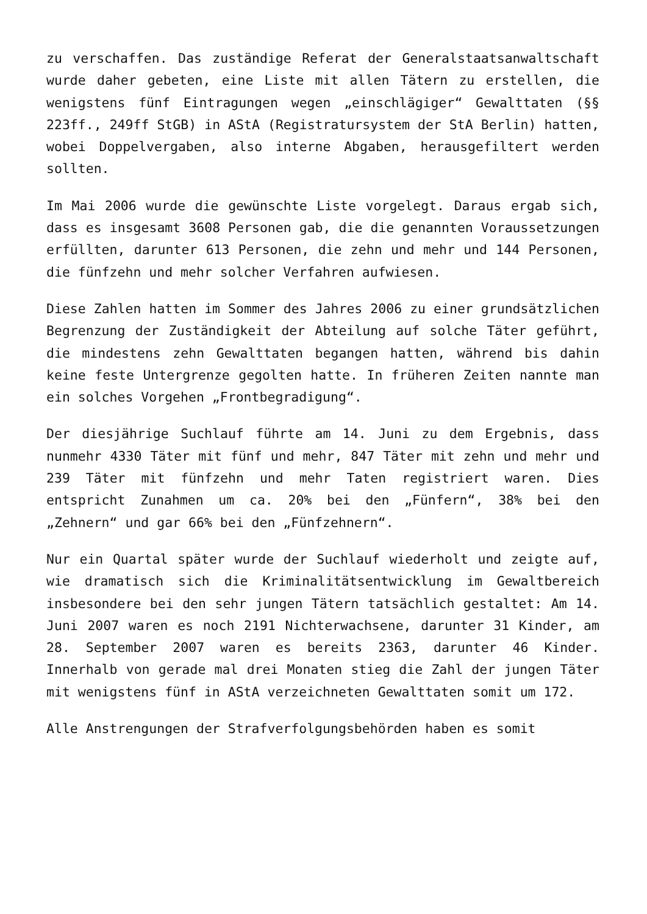zu verschaffen. Das zuständige Referat der Generalstaatsanwaltschaft wurde daher gebeten, eine Liste mit allen Tätern zu erstellen, die wenigstens fünf Eintragungen wegen „einschlägiger“ Gewalttaten (§§ 223ff., 249ff StGB) in AStA (Registratursystem der StA Berlin) hatten, wobei Doppelvergaben, also interne Abgaben, herausgefiltert werden sollten.
Im Mai 2006 wurde die gewünschte Liste vorgelegt. Daraus ergab sich, dass es insgesamt 3608 Personen gab, die die genannten Voraussetzungen erfüllten, darunter 613 Personen, die zehn und mehr und 144 Personen, die fünfzehn und mehr solcher Verfahren aufwiesen.
Diese Zahlen hatten im Sommer des Jahres 2006 zu einer grundsätzlichen Begrenzung der Zuständigkeit der Abteilung auf solche Täter geführt, die mindestens zehn Gewalttaten begangen hatten, während bis dahin keine feste Untergrenze gegolten hatte. In früheren Zeiten nannte man ein solches Vorgehen „Frontbegradigung“.
Der diesjährige Suchlauf führte am 14. Juni zu dem Ergebnis, dass nunmehr 4330 Täter mit fünf und mehr, 847 Täter mit zehn und mehr und 239 Täter mit fünfzehn und mehr Taten registriert waren. Dies entspricht Zunahmen um ca. 20% bei den „Fünfern“, 38% bei den „Zehnern“ und gar 66% bei den „Fünfzehnern“.
Nur ein Quartal später wurde der Suchlauf wiederholt und zeigte auf, wie dramatisch sich die Kriminalitätsentwicklung im Gewaltbereich insbesondere bei den sehr jungen Tätern tatsächlich gestaltet: Am 14. Juni 2007 waren es noch 2191 Nichterwachsene, darunter 31 Kinder, am 28. September 2007 waren es bereits 2363, darunter 46 Kinder. Innerhalb von gerade mal drei Monaten stieg die Zahl der jungen Täter mit wenigstens fünf in AStA verzeichneten Gewalttaten somit um 172.
Alle Anstrengungen der Strafverfolgungsbehörden haben es somit